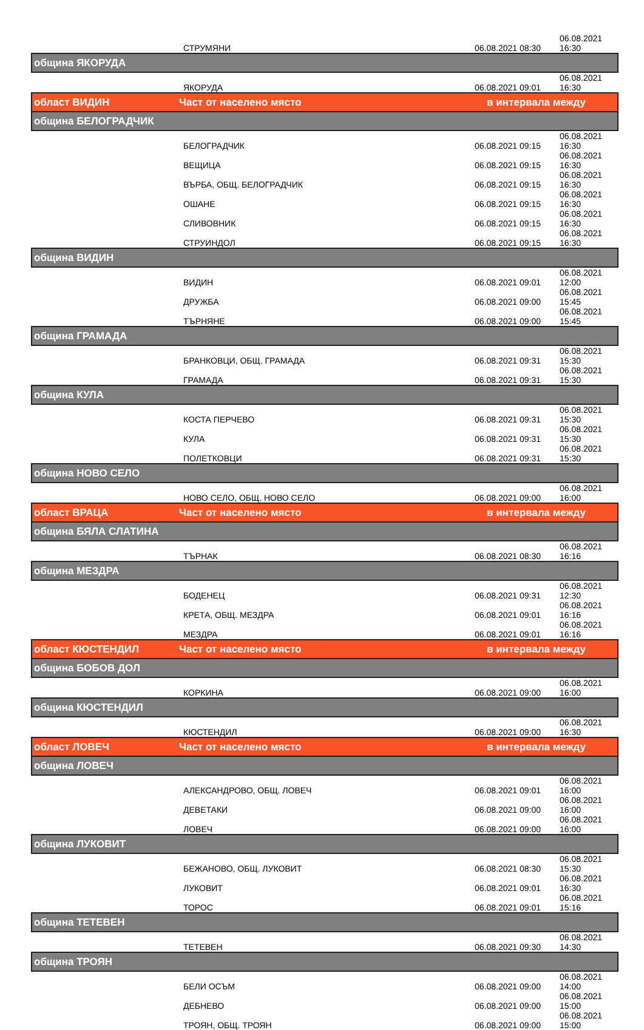| | СТРУМЯНИ | 06.08.2021 08:30 | 06.08.2021 16:30 |
| община ЯКОРУДА | | | |
| | ЯКОРУДА | 06.08.2021 09:01 | 06.08.2021 16:30 |
| област ВИДИН | Част от населено място | в интервала между | |
| община БЕЛОГРАДЧИК | | | |
| | БЕЛОГРАДЧИК | 06.08.2021 09:15 | 06.08.2021 16:30 |
| | ВЕЩИЦА | 06.08.2021 09:15 | 06.08.2021 16:30 |
| | ВЪРБА, ОБЩ. БЕЛОГРАДЧИК | 06.08.2021 09:15 | 06.08.2021 16:30 |
| | ОШАНЕ | 06.08.2021 09:15 | 06.08.2021 16:30 |
| | СЛИВОВНИК | 06.08.2021 09:15 | 06.08.2021 16:30 |
| | СТРУИНДОЛ | 06.08.2021 09:15 | 06.08.2021 16:30 |
| община ВИДИН | | | |
| | ВИДИН | 06.08.2021 09:01 | 06.08.2021 12:00 |
| | ДРУЖБА | 06.08.2021 09:00 | 06.08.2021 15:45 |
| | ТЪРНЯНЕ | 06.08.2021 09:00 | 06.08.2021 15:45 |
| община ГРАМАДА | | | |
| | БРАНКОВЦИ, ОБЩ. ГРАМАДА | 06.08.2021 09:31 | 06.08.2021 15:30 |
| | ГРАМАДА | 06.08.2021 09:31 | 06.08.2021 15:30 |
| община КУЛА | | | |
| | КОСТА ПЕРЧЕВО | 06.08.2021 09:31 | 06.08.2021 15:30 |
| | КУЛА | 06.08.2021 09:31 | 06.08.2021 15:30 |
| | ПОЛЕТКОВЦИ | 06.08.2021 09:31 | 06.08.2021 15:30 |
| община НОВО СЕЛО | | | |
| | НОВО СЕЛО, ОБЩ. НОВО СЕЛО | 06.08.2021 09:00 | 06.08.2021 16:00 |
| област ВРАЦА | Част от населено място | в интервала между | |
| община БЯЛА СЛАТИНА | | | |
| | ТЪРНАК | 06.08.2021 08:30 | 06.08.2021 16:16 |
| община МЕЗДРА | | | |
| | БОДЕНЕЦ | 06.08.2021 09:31 | 06.08.2021 12:30 |
| | КРЕТА, ОБЩ. МЕЗДРА | 06.08.2021 09:01 | 06.08.2021 16:16 |
| | МЕЗДРА | 06.08.2021 09:01 | 06.08.2021 16:16 |
| област КЮСТЕНДИЛ | Част от населено място | в интервала между | |
| община БОБОВ ДОЛ | | | |
| | КОРКИНА | 06.08.2021 09:00 | 06.08.2021 16:00 |
| община КЮСТЕНДИЛ | | | |
| | КЮСТЕНДИЛ | 06.08.2021 09:00 | 06.08.2021 16:30 |
| област ЛОВЕЧ | Част от населено място | в интервала между | |
| община ЛОВЕЧ | | | |
| | АЛЕКСАНДРОВО, ОБЩ. ЛОВЕЧ | 06.08.2021 09:01 | 06.08.2021 16:00 |
| | ДЕВЕТАКИ | 06.08.2021 09:00 | 06.08.2021 16:00 |
| | ЛОВЕЧ | 06.08.2021 09:00 | 06.08.2021 16:00 |
| община ЛУКОВИТ | | | |
| | БЕЖАНОВО, ОБЩ. ЛУКОВИТ | 06.08.2021 08:30 | 06.08.2021 15:30 |
| | ЛУКОВИТ | 06.08.2021 09:01 | 06.08.2021 16:30 |
| | ТОРОС | 06.08.2021 09:01 | 06.08.2021 15:16 |
| община ТЕТЕВЕН | | | |
| | ТЕТЕВЕН | 06.08.2021 09:30 | 06.08.2021 14:30 |
| община ТРОЯН | | | |
| | БЕЛИ ОСЪМ | 06.08.2021 09:00 | 06.08.2021 14:00 |
| | ДЕБНЕВО | 06.08.2021 09:00 | 06.08.2021 15:00 |
| | ТРОЯН, ОБЩ. ТРОЯН | 06.08.2021 09:00 | 06.08.2021 15:00 |